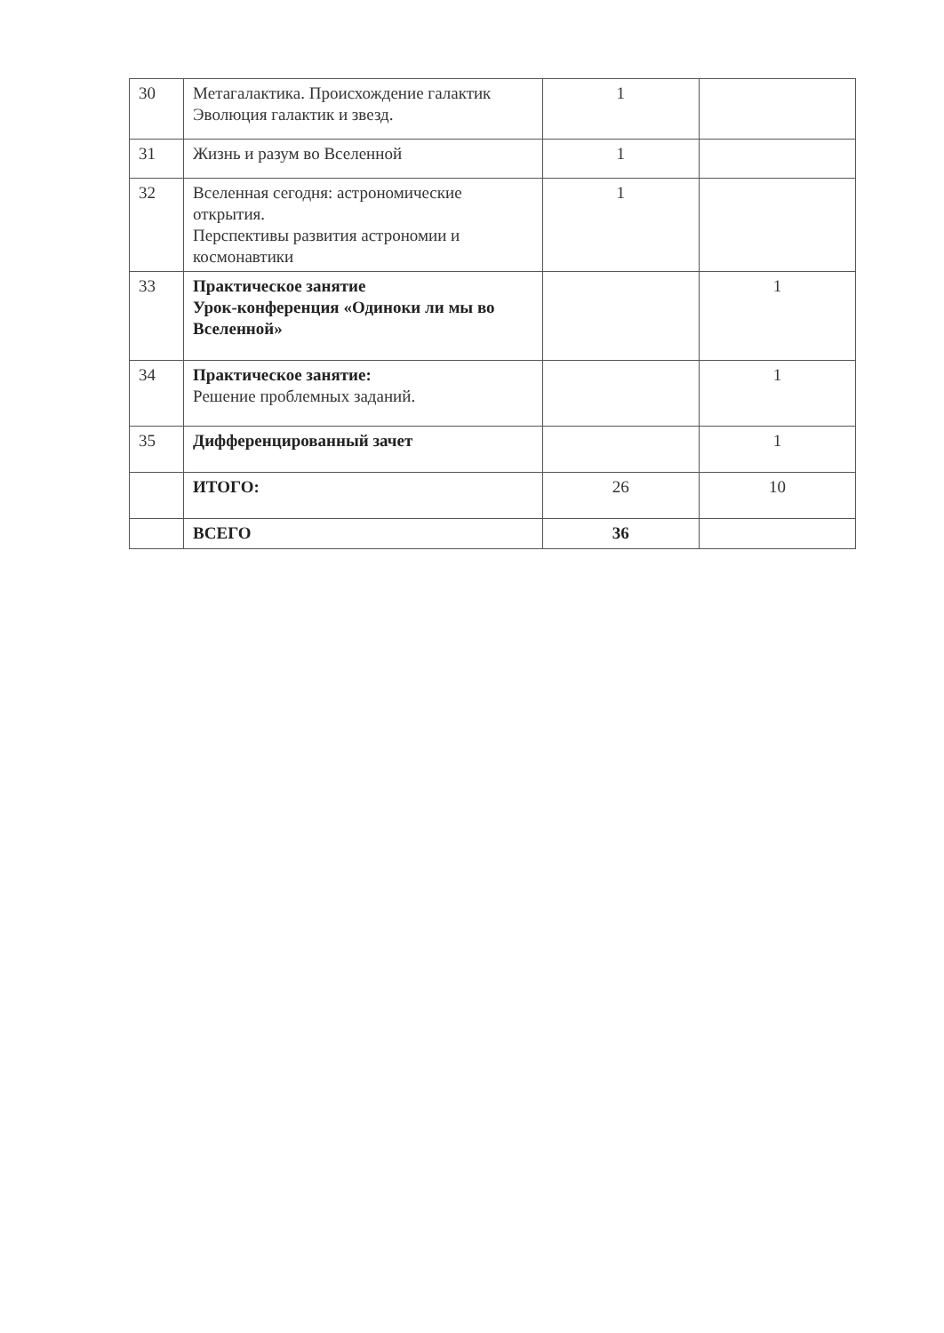| 30 | Метагалактика. Происхождение галактик Эволюция галактик и звезд. | 1 | |
| 31 | Жизнь и разум во Вселенной | 1 | |
| 32 | Вселенная сегодня: астрономические открытия. Перспективы развития астрономии и космонавтики | 1 | |
| 33 | Практическое занятие Урок-конференция «Одиноки ли мы во Вселенной» | | 1 |
| 34 | Практическое занятие: Решение проблемных заданий. | | 1 |
| 35 | Дифференцированный зачет | | 1 |
| | ИТОГО: | 26 | 10 |
| | ВСЕГО | 36 | |